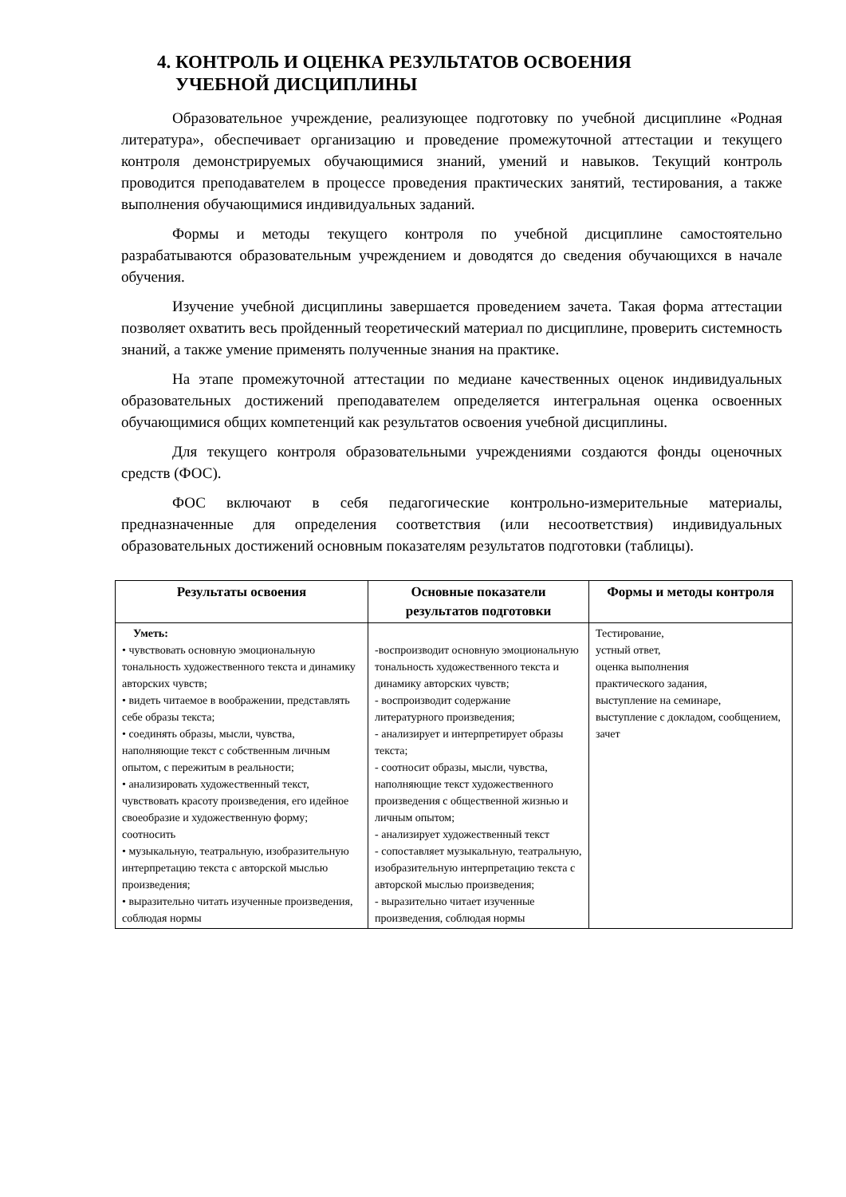4. КОНТРОЛЬ И ОЦЕНКА РЕЗУЛЬТАТОВ ОСВОЕНИЯ
УЧЕБНОЙ ДИСЦИПЛИНЫ
Образовательное учреждение, реализующее подготовку по учебной дисциплине «Родная литература», обеспечивает организацию и проведение промежуточной аттестации и текущего контроля демонстрируемых обучающимися знаний, умений и навыков. Текущий контроль проводится преподавателем в процессе проведения практических занятий, тестирования, а также выполнения обучающимися индивидуальных заданий.
Формы и методы текущего контроля по учебной дисциплине самостоятельно разрабатываются образовательным учреждением и доводятся до сведения обучающихся в начале обучения.
Изучение учебной дисциплины завершается проведением зачета. Такая форма аттестации позволяет охватить весь пройденный теоретический материал по дисциплине, проверить системность знаний, а также умение применять полученные знания на практике.
На этапе промежуточной аттестации по медиане качественных оценок индивидуальных образовательных достижений преподавателем определяется интегральная оценка освоенных обучающимися общих компетенций как результатов освоения учебной дисциплины.
Для текущего контроля образовательными учреждениями создаются фонды оценочных средств (ФОС).
ФОС включают в себя педагогические контрольно-измерительные материалы, предназначенные для определения соответствия (или несоответствия) индивидуальных образовательных достижений основным показателям результатов подготовки (таблицы).
| Результаты освоения | Основные показатели результатов подготовки | Формы и методы контроля |
| --- | --- | --- |
| Уметь: • чувствовать основную эмоциональную тональность художественного текста и динамику авторских чувств; • видеть читаемое в воображении, представлять себе образы текста; • соединять образы, мысли, чувства, наполняющие текст с собственным личным опытом, с пережитым в реальности; • анализировать художественный текст, чувствовать красоту произведения, его идейное своеобразие и художественную форму; соотносить • музыкальную, театральную, изобразительную интерпретацию текста с авторской мыслью произведения; • выразительно читать изученные произведения, соблюдая нормы | -воспроизводит основную эмоциональную тональность художественного текста и динамику авторских чувств; - воспроизводит содержание литературного произведения; - анализирует и интерпретирует образы текста; - соотносит образы, мысли, чувства, наполняющие текст художественного произведения с общественной жизнью и личным опытом; - анализирует художественный текст - сопоставляет музыкальную, театральную, изобразительную интерпретацию текста с авторской мыслью произведения; - выразительно читает изученные произведения, соблюдая нормы | Тестирование, устный ответ, оценка выполнения практического задания, выступление на семинаре, выступление с докладом, сообщением, зачет |